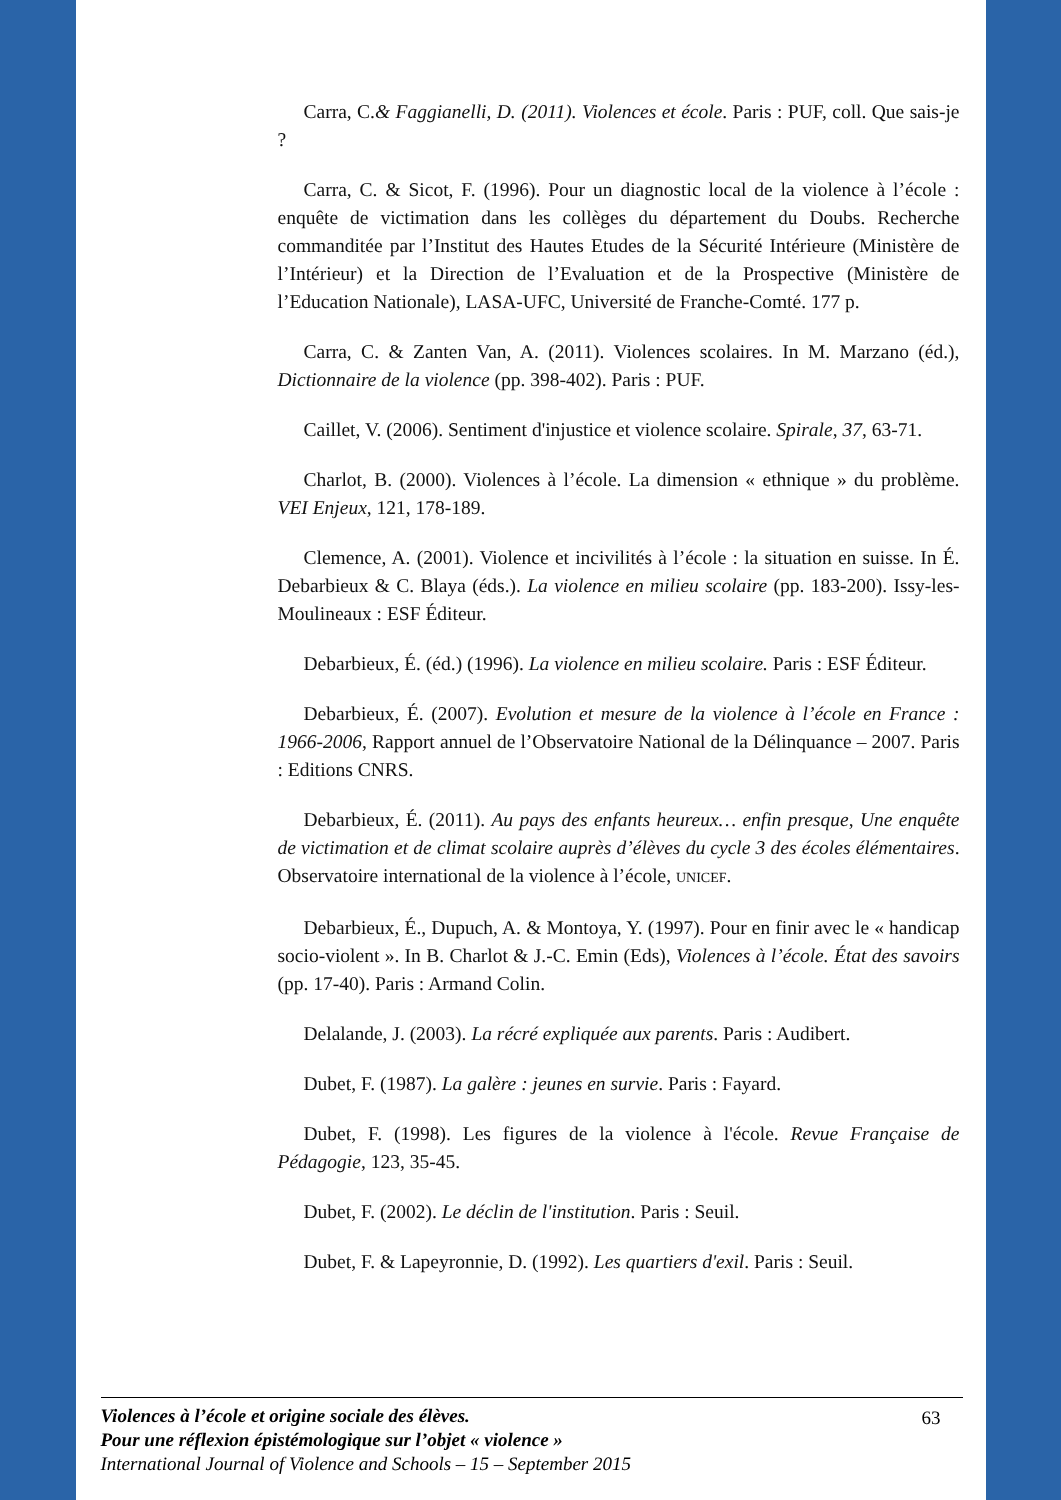Carra, C.& Faggianelli, D. (2011). Violences et école. Paris : PUF, coll. Que sais-je ?
Carra, C. & Sicot, F. (1996). Pour un diagnostic local de la violence à l’école : enquête de victimation dans les collèges du département du Doubs. Recherche commanditée par l’Institut des Hautes Etudes de la Sécurité Intérieure (Ministère de l’Intérieur) et la Direction de l’Evaluation et de la Prospective (Ministère de l’Education Nationale), LASA-UFC, Université de Franche-Comté. 177 p.
Carra, C. & Zanten Van, A. (2011). Violences scolaires. In M. Marzano (éd.), Dictionnaire de la violence (pp. 398-402). Paris : PUF.
Caillet, V. (2006). Sentiment d'injustice et violence scolaire. Spirale, 37, 63-71.
Charlot, B. (2000). Violences à l’école. La dimension « ethnique » du problème. VEI Enjeux, 121, 178-189.
Clemence, A. (2001). Violence et incivilités à l’école : la situation en suisse. In É. Debarbieux & C. Blaya (éds.). La violence en milieu scolaire (pp. 183-200). Issy-les-Moulineaux : ESF Éditeur.
Debarbieux, É. (éd.) (1996). La violence en milieu scolaire. Paris : ESF Éditeur.
Debarbieux, É. (2007). Evolution et mesure de la violence à l’école en France : 1966-2006, Rapport annuel de l’Observatoire National de la Délinquance – 2007. Paris : Editions CNRS.
Debarbieux, É. (2011). Au pays des enfants heureux… enfin presque, Une enquête de victimation et de climat scolaire auprès d’élèves du cycle 3 des écoles élémentaires. Observatoire international de la violence à l’école, UNICEF.
Debarbieux, É., Dupuch, A. & Montoya, Y. (1997). Pour en finir avec le « handicap socio-violent ». In B. Charlot & J.-C. Emin (Eds), Violences à l’école. État des savoirs (pp. 17-40). Paris : Armand Colin.
Delalande, J. (2003). La récré expliquée aux parents. Paris : Audibert.
Dubet, F. (1987). La galère : jeunes en survie. Paris : Fayard.
Dubet, F. (1998). Les figures de la violence à l'école. Revue Française de Pédagogie, 123, 35-45.
Dubet, F. (2002). Le déclin de l'institution. Paris : Seuil.
Dubet, F. & Lapeyronnie, D. (1992). Les quartiers d'exil. Paris : Seuil.
63 Violences à l’école et origine sociale des élèves.
Pour une réflexion épistémologique sur l’objet « violence »
International Journal of Violence and Schools – 15 – September 2015